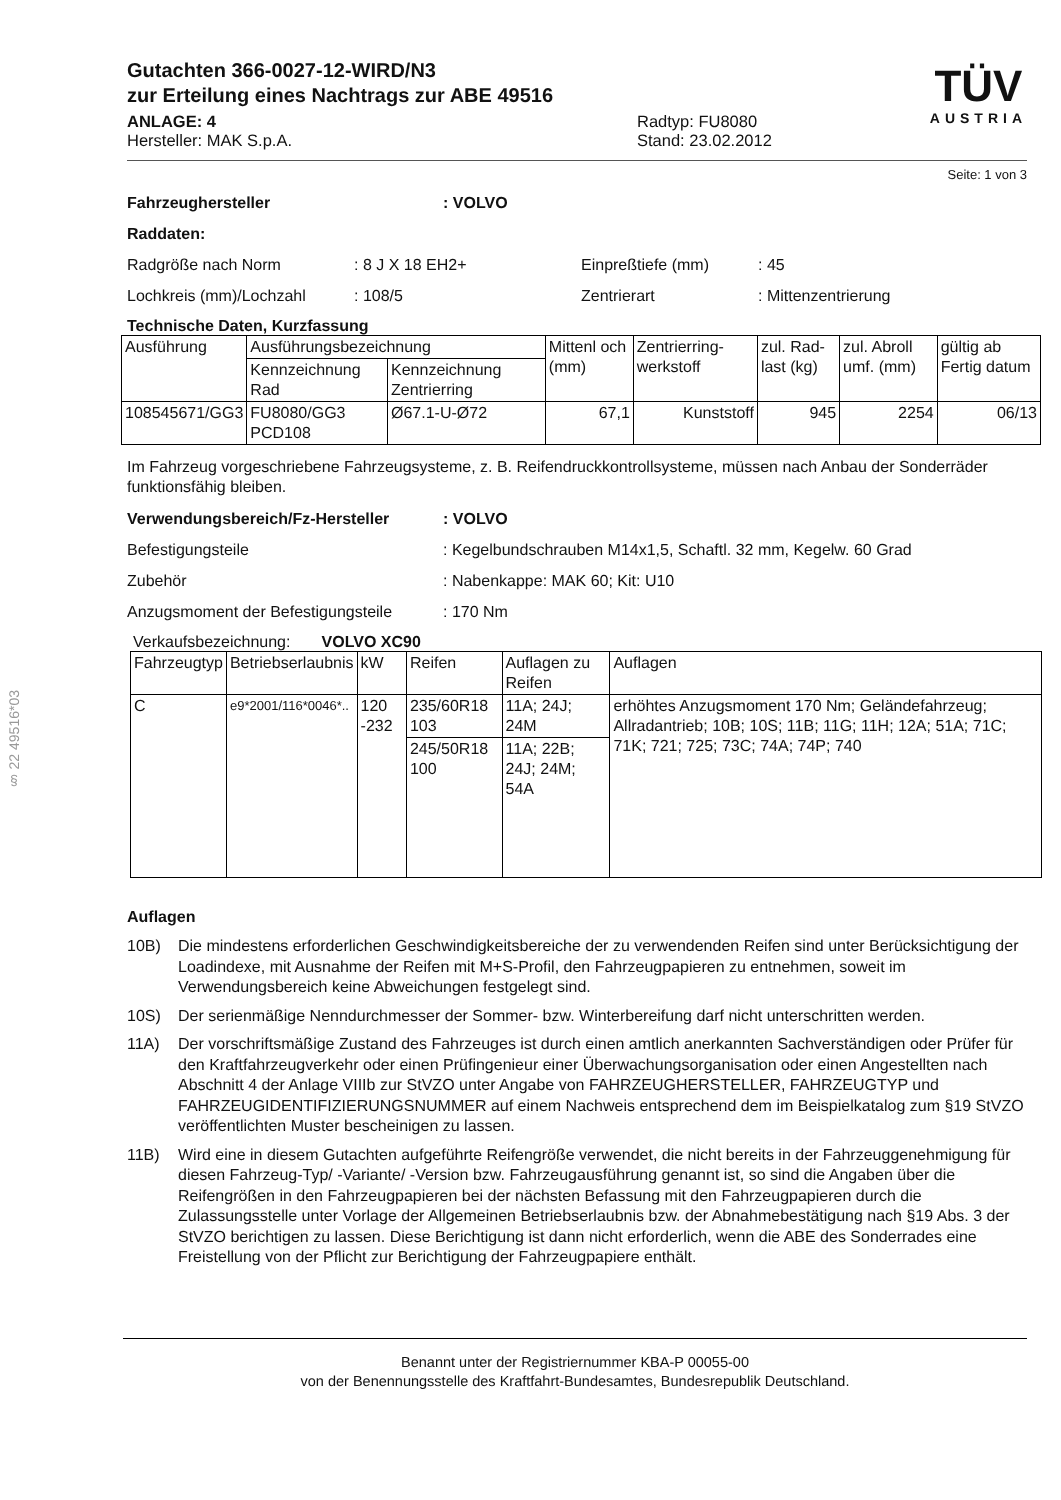§ 22 49516*03
Gutachten 366-0027-12-WIRD/N3
zur Erteilung eines Nachtrags zur ABE 49516
ANLAGE: 4
Hersteller: MAK S.p.A.
Radtyp: FU8080
Stand: 23.02.2012
TÜV
AUSTRIA
Seite: 1 von 3
Fahrzeughersteller: VOLVO
Raddaten:
Radgröße nach Norm: 8 J X 18 EH2+ Einpreßtiefe (mm): 45
Lochkreis (mm)/Lochzahl: 108/5 Zentrierart: Mittenzentrierung
Technische Daten, Kurzfassung
| Ausführung | Ausführungsbezeichnung | | Mittenl och (mm) | Zentrierring-werkstoff | zul. Rad-last (kg) | zul. Abroll umf. (mm) | gültig ab Fertig datum |
| --- | --- | --- | --- | --- | --- | --- | --- |
| | Kennzeichnung Rad | Kennzeichnung Zentrierring | | | | | |
| 108545671/GG3 | FU8080/GG3 PCD108 | Ø67.1-U-Ø72 | 67,1 | Kunststoff | 945 | 2254 | 06/13 |
Im Fahrzeug vorgeschriebene Fahrzeugsysteme, z. B. Reifendruckkontrollsysteme, müssen nach Anbau der Sonderräder funktionsfähig bleiben.
Verwendungsbereich/Fz-Hersteller: VOLVO
Befestigungsteile: Kegelbundschrauben M14x1,5, Schaftl. 32 mm, Kegelw. 60 Grad
Zubehör: Nabenkappe: MAK 60; Kit: U10
Anzugsmoment der Befestigungsteile: 170 Nm
Verkaufsbezeichnung: VOLVO XC90
| Fahrzeugtyp | Betriebserlaubnis | kW | Reifen | Auflagen zu Reifen | Auflagen |
| --- | --- | --- | --- | --- | --- |
| C | e9*2001/116*0046*.. | 120 -232 | 235/60R18 103 | 11A; 24J; 24M | erhöhtes Anzugsmoment 170 Nm; Geländefahrzeug; Allradantrieb; 10B; 10S; 11B; 11G; 11H; 12A; 51A; 71C; 71K; 721; 725; 73C; 74A; 74P; 740 |
| | | | 245/50R18 100 | 11A; 22B; 24J; 24M; 54A | |
Auflagen
10B) Die mindestens erforderlichen Geschwindigkeitsbereiche der zu verwendenden Reifen sind unter Berücksichtigung der Loadindexe, mit Ausnahme der Reifen mit M+S-Profil, den Fahrzeugpapieren zu entnehmen, soweit im Verwendungsbereich keine Abweichungen festgelegt sind.
10S) Der serienmäßige Nenndurchmesser der Sommer- bzw. Winterbereifung darf nicht unterschritten werden.
11A) Der vorschriftsmäßige Zustand des Fahrzeuges ist durch einen amtlich anerkannten Sachverständigen oder Prüfer für den Kraftfahrzeugverkehr oder einen Prüfingenieur einer Überwachungsorganisation oder einen Angestellten nach Abschnitt 4 der Anlage VIIIb zur StVZO unter Angabe von FAHRZEUGHERSTELLER, FAHRZEUGTYP und FAHRZEUGIDENTIFIZIERUNGSNUMMER auf einem Nachweis entsprechend dem im Beispielkatalog zum §19 StVZO veröffentlichten Muster bescheinigen zu lassen.
11B) Wird eine in diesem Gutachten aufgeführte Reifengröße verwendet, die nicht bereits in der Fahrzeuggenehmigung für diesen Fahrzeug-Typ/ -Variante/ -Version bzw. Fahrzeugausführung genannt ist, so sind die Angaben über die Reifengrößen in den Fahrzeugpapieren bei der nächsten Befassung mit den Fahrzeugpapieren durch die Zulassungsstelle unter Vorlage der Allgemeinen Betriebserlaubnis bzw. der Abnahmebestätigung nach §19 Abs. 3 der StVZO berichtigen zu lassen. Diese Berichtigung ist dann nicht erforderlich, wenn die ABE des Sonderrades eine Freistellung von der Pflicht zur Berichtigung der Fahrzeugpapiere enthält.
Benannt unter der Registriernummer KBA-P 00055-00
von der Benennungsstelle des Kraftfahrt-Bundesamtes, Bundesrepublik Deutschland.